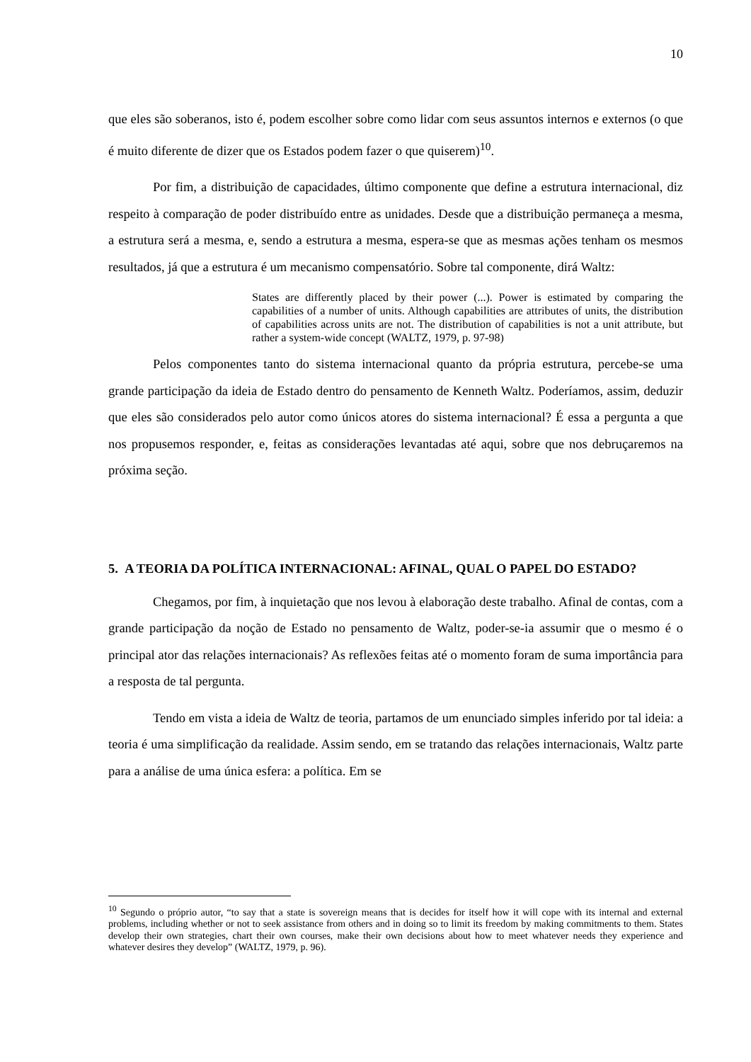10
que eles são soberanos, isto é, podem escolher sobre como lidar com seus assuntos internos e externos (o que é muito diferente de dizer que os Estados podem fazer o que quiserem)<sup>10</sup>.
Por fim, a distribuição de capacidades, último componente que define a estrutura internacional, diz respeito à comparação de poder distribuído entre as unidades. Desde que a distribuição permaneça a mesma, a estrutura será a mesma, e, sendo a estrutura a mesma, espera-se que as mesmas ações tenham os mesmos resultados, já que a estrutura é um mecanismo compensatório. Sobre tal componente, dirá Waltz:
States are differently placed by their power (...). Power is estimated by comparing the capabilities of a number of units. Although capabilities are attributes of units, the distribution of capabilities across units are not. The distribution of capabilities is not a unit attribute, but rather a system-wide concept (WALTZ, 1979, p. 97-98)
Pelos componentes tanto do sistema internacional quanto da própria estrutura, percebe-se uma grande participação da ideia de Estado dentro do pensamento de Kenneth Waltz. Poderíamos, assim, deduzir que eles são considerados pelo autor como únicos atores do sistema internacional? É essa a pergunta a que nos propusemos responder, e, feitas as considerações levantadas até aqui, sobre que nos debruçaremos na próxima seção.
5. A TEORIA DA POLÍTICA INTERNACIONAL: AFINAL, QUAL O PAPEL DO ESTADO?
Chegamos, por fim, à inquietação que nos levou à elaboração deste trabalho. Afinal de contas, com a grande participação da noção de Estado no pensamento de Waltz, poder-se-ia assumir que o mesmo é o principal ator das relações internacionais? As reflexões feitas até o momento foram de suma importância para a resposta de tal pergunta.
Tendo em vista a ideia de Waltz de teoria, partamos de um enunciado simples inferido por tal ideia: a teoria é uma simplificação da realidade. Assim sendo, em se tratando das relações internacionais, Waltz parte para a análise de uma única esfera: a política. Em se
<sup>10</sup> Segundo o próprio autor, “to say that a state is sovereign means that is decides for itself how it will cope with its internal and external problems, including whether or not to seek assistance from others and in doing so to limit its freedom by making commitments to them. States develop their own strategies, chart their own courses, make their own decisions about how to meet whatever needs they experience and whatever desires they develop” (WALTZ, 1979, p. 96).